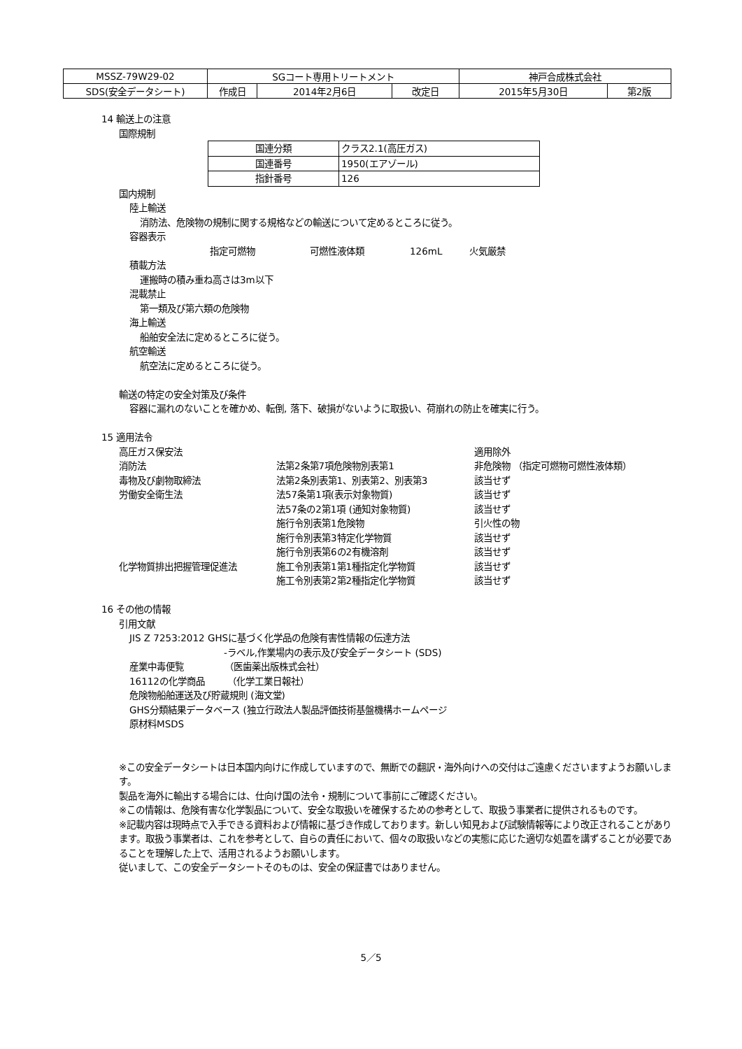| MSSZ-79W29-02 | SGコート専用トリートメント | | | 神戸合成株式会社 | |
| SDS(安全データシート) | 作成日 | 2014年2月6日 | 改定日 | 2015年5月30日 | 第2版 |
14 輸送上の注意
国際規制
| 国連分類 | クラス2.1(高圧ガス) |
| 国連番号 | 1950(エアゾール) |
| 指針番号 | 126 |
国内規制
陸上輸送
消防法、危険物の規制に関する規格などの輸送について定めるところに従う。
容器表示
指定可燃物　　　　　　可燃性液体類　　　　　126mL　　　火気厳禁
積載方法
運搬時の積み重ね高さは3m以下
混載禁止
第一類及び第六類の危険物
海上輸送
船舶安全法に定めるところに従う。
航空輸送
航空法に定めるところに従う。
輸送の特定の安全対策及び条件
容器に漏れのないことを確かめ、転倒, 落下、破損がないように取扱い、荷崩れの防止を確実に行う。
15 適用法令
| 高圧ガス保安法 | | 適用除外 |
| 消防法 | 法第2条第7項危険物別表第1 | 非危険物 （指定可燃物可燃性液体類） |
| 毒物及び劇物取締法 | 法第2条別表第1、別表第2、別表第3 | 該当せず |
| 労働安全衛生法 | 法57条第1項(表示対象物質) | 該当せず |
| | 法57条の2第1項 (通知対象物質) | 該当せず |
| | 施行令別表第1危険物 | 引火性の物 |
| | 施行令別表第3特定化学物質 | 該当せず |
| | 施行令別表第6の2有機溶剤 | 該当せず |
| 化学物質排出把握管理促進法 | 施工令別表第1第1種指定化学物質 | 該当せず |
| | 施工令別表第2第2種指定化学物質 | 該当せず |
16 その他の情報
引用文献
JIS Z 7253:2012 GHSに基づく化学品の危険有害性情報の伝達方法
-ラベル,作業場内の表示及び安全データシート (SDS)
産業中毒便覧　　　　　（医歯薬出版株式会社）
16112の化学商品　　　（化学工業日報社）
危険物船舶運送及び貯蔵規則 (海文堂)
GHS分類結果データベース (独立行政法人製品評価技術基盤機構ホームページ
原材料MSDS
※この安全データシートは日本国内向けに作成していますので、無断での翻訳・海外向けへの交付はご遠慮くださいますようお願いします。
製品を海外に輸出する場合には、仕向け国の法令・規制について事前にご確認ください。
※この情報は、危険有害な化学製品について、安全な取扱いを確保するための参考として、取扱う事業者に提供されるものです。
※記載内容は現時点で入手できる資料および情報に基づき作成しております。新しい知見および試験情報等により改正されることがあります。取扱う事業者は、これを参考として、自らの責任において、個々の取扱いなどの実態に応じた適切な処置を講ずることが必要であることを理解した上で、活用されるようお願いします。
従いまして、この安全データシートそのものは、安全の保証書ではありません。
5／5